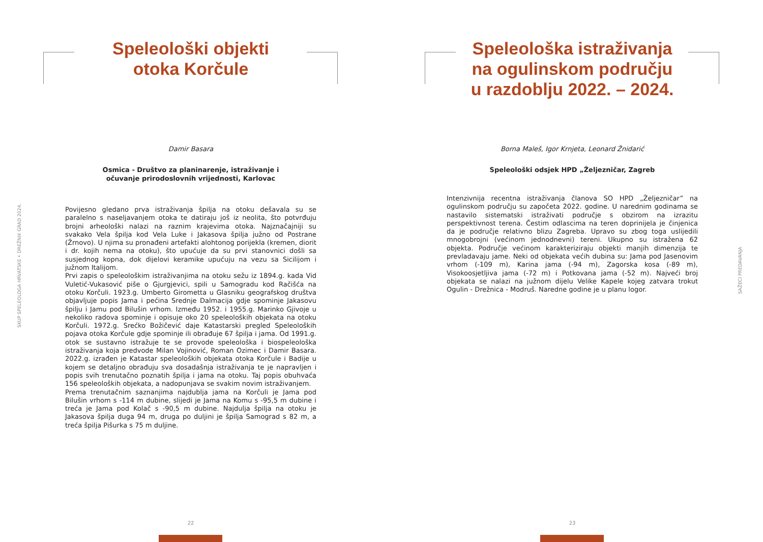Speleološki objekti
otoka Korčule
Damir Basara
Osmica - Društvo za planinarenje, istraživanje i
očuvanje prirodoslovnih vrijednosti, Karlovac
Povijesno gledano prva istraživanja špilja na otoku dešavala su se paralelno s naseljavanjem otoka te datiraju još iz neolita, što potvrđuju brojni arheološki nalazi na raznim krajevima otoka. Najznačajniji su svakako Vela špilja kod Vela Luke i Jakasova špilja južno od Postrane (Žrnovo). U njima su pronađeni artefakti alohtonog porijekla (kremen, diorit i dr. kojih nema na otoku), što upućuje da su prvi stanovnici došli sa susjednog kopna, dok dijelovi keramike upućuju na vezu sa Sicilijom i južnom Italijom.
Prvi zapis o speleološkim istraživanjima na otoku sežu iz 1894.g. kada Vid Vuletić-Vukasović piše o Gjurgjevici, spili u Samogradu kod Račišća na otoku Korčuli. 1923.g. Umberto Girometta u Glasniku geografskog društva objavljuje popis Jama i pećina Srednje Dalmacija gdje spominje Jakasovu špilju i Jamu pod Bilušin vrhom. Između 1952. i 1955.g. Marinko Gjivoje u nekoliko radova spominje i opisuje oko 20 speleoloških objekata na otoku Korčuli. 1972.g. Srećko Božičević daje Katastarski pregled Speleoloških pojava otoka Korčule gdje spominje ili obrađuje 67 špilja i jama. Od 1991.g. otok se sustavno istražuje te se provode speleološka i biospeleološka istraživanja koja predvode Milan Vojinović, Roman Ozimec i Damir Basara. 2022.g. izrađen je Katastar speleoloških objekata otoka Korčule i Badije u kojem se detaljno obrađuju sva dosadašnja istraživanja te je napravljen i popis svih trenutačno poznatih špilja i jama na otoku. Taj popis obuhvaća 156 speleoloških objekata, a nadopunjava se svakim novim istraživanjem.
Prema trenutačnim saznanjima najdublja jama na Korčuli je Jama pod Bilušin vrhom s -114 m dubine, slijedi je Jama na Komu s -95,5 m dubine i treća je Jama pod Kolač s -90,5 m dubine. Najdulja špilja na otoku je Jakasova špilja duga 94 m, druga po duljini je špilja Samograd s 82 m, a treća špilja Pišurka s 75 m duljine.
SKUP SPELEOLOGA HRVATSKE • DREŽNIK GRAD 2024.
22
Speleološka istraživanja
na ogulinskom području
u razdoblju 2022. – 2024.
Borna Maleš, Igor Krnjeta, Leonard Žnidarić
Speleološki odsjek HPD „Željezničar, Zagreb
Intenzivnija recentna istraživanja članova SO HPD „Željezničar” na ogulinskom području su započeta 2022. godine. U narednim godinama se nastavilo sistematski istraživati područje s obzirom na izrazitu perspektivnost terena. Čestim odlascima na teren doprinijela je činjenica da je područje relativno blizu Zagreba. Upravo su zbog toga uslijedili mnogobrojni (većinom jednodnevni) tereni. Ukupno su istražena 62 objekta. Područje većinom karakteriziraju objekti manjih dimenzija te prevladavaju jame. Neki od objekata većih dubina su: Jama pod Jasenovim vrhom (-109 m), Karina jama (-94 m), Zagorska kosa (-89 m), Visokoosjetljiva jama (-72 m) i Potkovana jama (-52 m). Najveći broj objekata se nalazi na južnom dijelu Velike Kapele kojeg zatvara trokut Ogulin - Drežnica - Modruš. Naredne godine je u planu logor.
SAŽECI PREDAVANJA
23